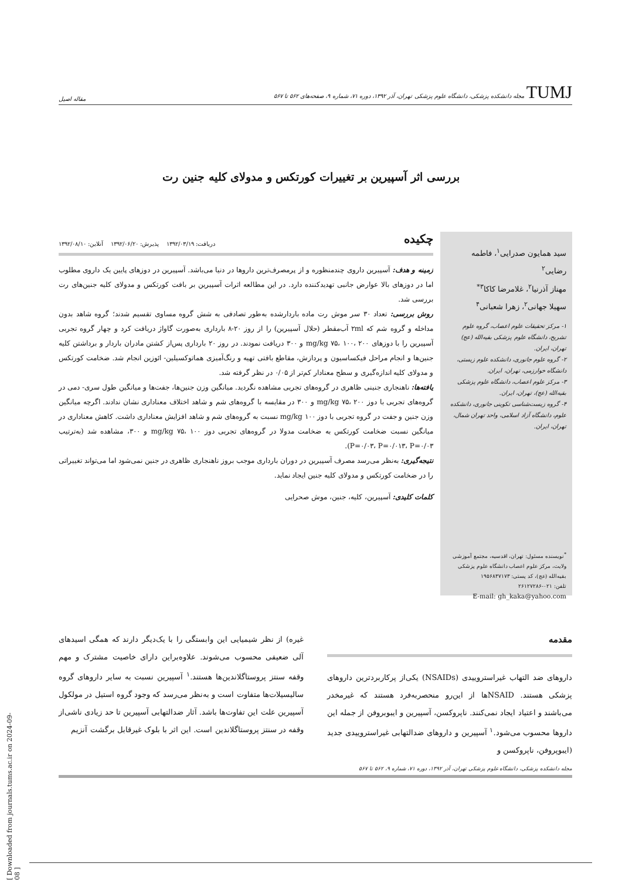TUMJ مجله دانشکده پزشکی، دانشگاه علوم پزشکی تهران، آذر ۱۳۹۲، دوره ۷۱، شماره ۹، صفحه‌های ۵۶۲ تا ۵۶۷ مقاله اصیل
بررسی اثر آسپیرین بر تغییرات کورتکس و مدولای کلیه جنین رت
سید همایون صدرایی<sup>۱</sup>، فاطمه رضایی<sup>۲</sup>
مهناز آذرنیا<sup>۲</sup>، غلامرضا کاکا<sup>۳*</sup>
سهیلا جهانی<sup>۲</sup>، زهرا شعبانی<sup>۴</sup>
۱- مرکز تحقیقات علوم اعصاب، گروه علوم تشریح، دانشگاه علوم پزشکی بقیه‌الله (عج) تهران، ایران.
۲- گروه علوم جانوری، دانشکده علوم زیستی، دانشگاه خوارزمی، تهران، ایران.
۳- مرکز علوم اعصاب، دانشگاه علوم پزشکی بقیه‌الله (عج)، تهران، ایران.
۴- گروه زیست‌شناسی تکوینی جانوری، دانشکده علوم، دانشگاه آزاد اسلامی، واحد تهران شمال، تهران، ایران.
<sup>*</sup> نویسنده مسئول: تهران، اقدسیه، مجتمع آموزشی ولایت، مرکز علوم اعصاب دانشگاه علوم پزشکی بقیه‌الله (عج)، کد پستی: ۱۹۵۶۸۳۷۱۷۳
تلفن: ۰۲۱-۲۶۱۲۷۲۸۶
E-mail: gh_kaka@yahoo.com
چکیده
دریافت: ۱۳۹۲/۰۳/۱۹ پذیرش: ۱۳۹۲/۰۶/۲۰ آنلاین: ۱۳۹۲/۰۸/۱۰
زمینه و هدف: آسپیرین داروی چندمنظوره و از پرمصرف‌ترین داروها در دنیا می‌باشد. آسپیرین در دوزهای پایین یک داروی مطلوب اما در دوزهای بالا عوارض جانبی تهدیدکننده دارد. در این مطالعه اثرات آسپیرین بر بافت کورتکس و مدولای کلیه جنین‌های رت بررسی شد.
روش بررسی: تعداد ۳۰ سر موش رت ماده باردارشده به‌طور تصادفی به شش گروه مساوی تقسیم شدند؛ گروه شاهد بدون مداخله و گروه شم که ۲ml آب‌مقطر (حلال آسپیرین) را از روز ۲۰-۸ بارداری به‌صورت گاواژ دریافت کرد و چهار گروه تجربی آسپیرین را با دوزهای mg/kg ۷۵، ۱۰۰، ۲۰۰ و ۳۰۰ دریافت نمودند. در روز ۲۰ بارداری پس‌از کشتن مادران باردار و برداشتن کلیه جنین‌ها و انجام مراحل فیکساسیون و پردازش، مقاطع بافتی تهیه و رنگ‌آمیزی هماتوکسیلین- ائوزین انجام شد. ضخامت کورتکس و مدولای کلیه اندازه‌گیری و سطح معنادار کم‌تر از ۰/۰۵ در نظر گرفته شد.
یافته‌ها: ناهنجاری جنینی ظاهری در گروه‌های تجربی مشاهده نگردید. میانگین وزن جنین‌ها، جفت‌ها و میانگین طول سری- دمی در گروه‌های تجربی با دوز mg/kg ۷۵، ۲۰۰ و ۳۰۰ در مقایسه با گروه‌های شم و شاهد اختلاف معناداری نشان ندادند. اگرچه میانگین وزن جنین و جفت در گروه تجربی با دوز mg/kg ۱۰۰ نسبت به گروه‌های شم و شاهد افزایش معناداری داشت. کاهش معناداری در میانگین نسبت ضخامت کورتکس به ضخامت مدولا در گروه‌های تجربی دوز mg/kg ۷۵، ۱۰۰ و ۳۰۰، مشاهده شد (به‌ترتیب P=۰/۰۳، P=۰/۰۱۳، P=۰/۰۳).
نتیجه‌گیری: به‌نظر می‌رسد مصرف آسپیرین در دوران بارداری موجب بروز ناهنجاری ظاهری در جنین نمی‌شود اما می‌تواند تغییراتی را در ضخامت کورتکس و مدولای کلیه جنین ایجاد نماید.
کلمات کلیدی: آسپیرین، کلیه، جنین، موش صحرایی
مقدمه
داروهای ضد التهاب غیراستروییدی (NSAIDs) یکی‌از پرکاربرد‌ترین داروهای پزشکی هستند. NSAIDها از این‌رو منحصربه‌فرد هستند که غیرمخدر می‌باشند و اعتیاد ایجاد نمی‌کنند. ناپروکسن، آسپیرین و ایبوبروفن از جمله این داروها محسوب می‌شود.<sup>۱</sup> آسپیرین و داروهای ضدالتهابی غیراستروییدی جدید (ایبوپروفن، ناپروکسن و
غیره) از نظر شیمیایی این وابستگی را با یک‌دیگر دارند که همگی اسیدهای آلی ضعیفی محسوب می‌شوند. علاوه‌براین دارای خاصیت مشترک و مهم وقفه سنتز پروستاگلاندین‌ها هستند.<sup>۱</sup> آسپیرین نسبت به سایر داروهای گروه سالیسیلات‌ها متفاوت است و به‌نظر می‌رسد که وجود گروه استیل در مولکول آسپیرین علت این تفاوت‌ها باشد. آثار ضدالتهابی آسپیرین تا حد زیادی ناشی‌از وقفه در سنتز پروستاگلاندین است. این اثر با بلوک غیرقابل برگشت آنزیم
مجله دانشکده پزشکی، دانشگاه علوم پزشکی تهران، آذر ۱۳۹۲، دوره ۷۱، شماره ۹، ۵۶۲ تا ۵۶۷
[ Downloaded from journals.tums.ac.ir on 2024-09-08 ]